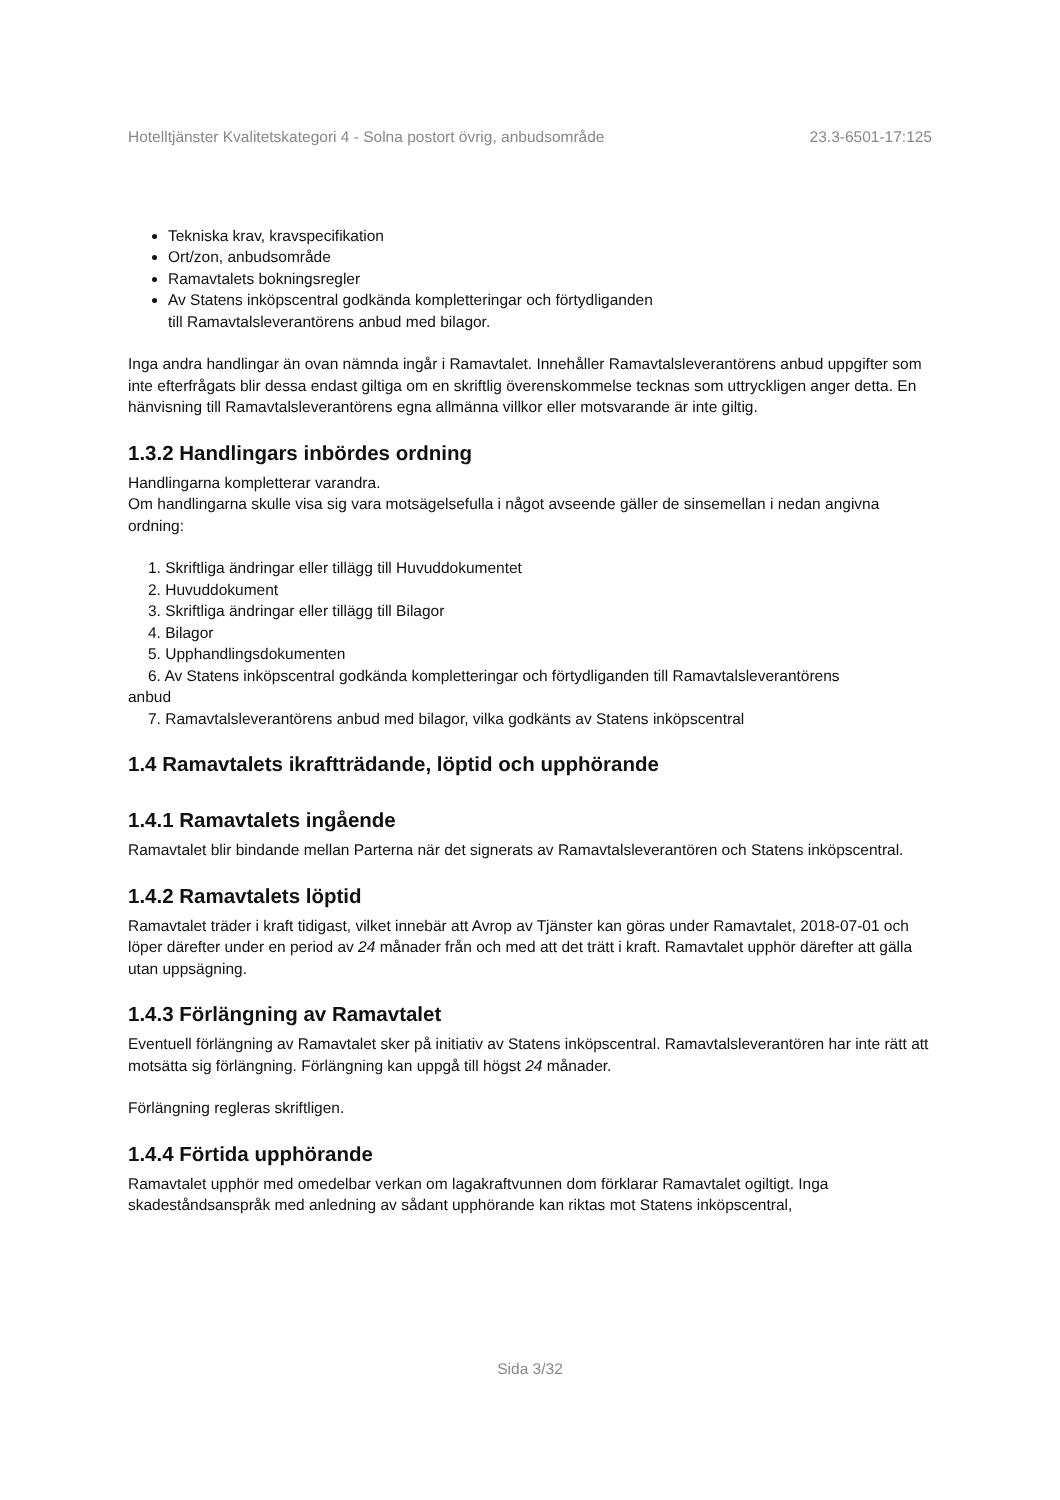Hotelltjänster Kvalitetskategori 4 - Solna postort övrig, anbudsområde 23.3-6501-17:125
Tekniska krav, kravspecifikation
Ort/zon, anbudsområde
Ramavtalets bokningsregler
Av Statens inköpscentral godkända kompletteringar och förtydliganden
till Ramavtalsleverantörens anbud med bilagor.
Inga andra handlingar än ovan nämnda ingår i Ramavtalet. Innehåller Ramavtalsleverantörens anbud uppgifter som inte efterfrågats blir dessa endast giltiga om en skriftlig överenskommelse tecknas som uttryckligen anger detta. En hänvisning till Ramavtalsleverantörens egna allmänna villkor eller motsvarande är inte giltig.
1.3.2 Handlingars inbördes ordning
Handlingarna kompletterar varandra.
Om handlingarna skulle visa sig vara motsägelsefulla i något avseende gäller de sinsemellan i nedan angivna ordning:
1. Skriftliga ändringar eller tillägg till Huvuddokumentet
2. Huvuddokument
3. Skriftliga ändringar eller tillägg till Bilagor
4. Bilagor
5. Upphandlingsdokumenten
6. Av Statens inköpscentral godkända kompletteringar och förtydliganden till Ramavtalsleverantörens
anbud
7. Ramavtalsleverantörens anbud med bilagor, vilka godkänts av Statens inköpscentral
1.4 Ramavtalets ikraftträdande, löptid och upphörande
1.4.1 Ramavtalets ingående
Ramavtalet blir bindande mellan Parterna när det signerats av Ramavtalsleverantören och Statens inköpscentral.
1.4.2 Ramavtalets löptid
Ramavtalet träder i kraft tidigast, vilket innebär att Avrop av Tjänster kan göras under Ramavtalet, 2018-07-01 och löper därefter under en period av 24 månader från och med att det trätt i kraft. Ramavtalet upphör därefter att gälla utan uppsägning.
1.4.3 Förlängning av Ramavtalet
Eventuell förlängning av Ramavtalet sker på initiativ av Statens inköpscentral. Ramavtalsleverantören har inte rätt att motsätta sig förlängning. Förlängning kan uppgå till högst 24 månader.
Förlängning regleras skriftligen.
1.4.4 Förtida upphörande
Ramavtalet upphör med omedelbar verkan om lagakraftvunnen dom förklarar Ramavtalet ogiltigt. Inga skadeståndsanspråk med anledning av sådant upphörande kan riktas mot Statens inköpscentral,
Sida 3/32